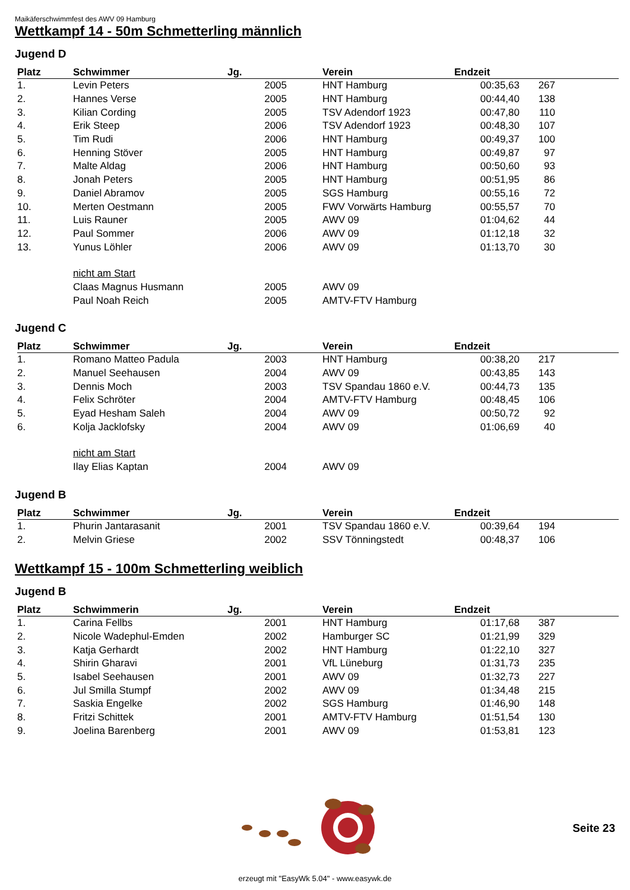Maikäferschwimmfest des AWV 09 Hamburg
Wettkampf 14 - 50m Schmetterling männlich
Jugend D
| Platz | Schwimmer | Jg. | | Verein | Endzeit | | |
| --- | --- | --- | --- | --- | --- | --- | --- |
| 1. | Levin Peters | 2005 | | HNT Hamburg | 00:35,63 | 267 | |
| 2. | Hannes Verse | 2005 | | HNT Hamburg | 00:44,40 | 138 | |
| 3. | Kilian Cording | 2005 | | TSV Adendorf 1923 | 00:47,80 | 110 | |
| 4. | Erik Steep | 2006 | | TSV Adendorf 1923 | 00:48,30 | 107 | |
| 5. | Tim Rudi | 2006 | | HNT Hamburg | 00:49,37 | 100 | |
| 6. | Henning Stöver | 2005 | | HNT Hamburg | 00:49,87 | 97 | |
| 7. | Malte Aldag | 2006 | | HNT Hamburg | 00:50,60 | 93 | |
| 8. | Jonah Peters | 2005 | | HNT Hamburg | 00:51,95 | 86 | |
| 9. | Daniel Abramov | 2005 | | SGS Hamburg | 00:55,16 | 72 | |
| 10. | Merten Oestmann | 2005 | | FWV Vorwärts Hamburg | 00:55,57 | 70 | |
| 11. | Luis Rauner | 2005 | | AWV 09 | 01:04,62 | 44 | |
| 12. | Paul Sommer | 2006 | | AWV 09 | 01:12,18 | 32 | |
| 13. | Yunus Löhler | 2006 | | AWV 09 | 01:13,70 | 30 | |
| | nicht am Start | | | | | | |
| | Claas Magnus Husmann | 2005 | | AWV 09 | | | |
| | Paul Noah Reich | 2005 | | AMTV-FTV Hamburg | | | |
Jugend C
| Platz | Schwimmer | Jg. | | Verein | Endzeit | | |
| --- | --- | --- | --- | --- | --- | --- | --- |
| 1. | Romano Matteo Padula | 2003 | | HNT Hamburg | 00:38,20 | 217 | |
| 2. | Manuel Seehausen | 2004 | | AWV 09 | 00:43,85 | 143 | |
| 3. | Dennis Moch | 2003 | | TSV Spandau 1860 e.V. | 00:44,73 | 135 | |
| 4. | Felix Schröter | 2004 | | AMTV-FTV Hamburg | 00:48,45 | 106 | |
| 5. | Eyad Hesham Saleh | 2004 | | AWV 09 | 00:50,72 | 92 | |
| 6. | Kolja Jacklofsky | 2004 | | AWV 09 | 01:06,69 | 40 | |
| | nicht am Start | | | | | | |
| | Ilay Elias Kaptan | 2004 | | AWV 09 | | | |
Jugend B
| Platz | Schwimmer | Jg. | | Verein | Endzeit | | |
| --- | --- | --- | --- | --- | --- | --- | --- |
| 1. | Phurin Jantarasanit | 2001 | | TSV Spandau 1860 e.V. | 00:39,64 | 194 | |
| 2. | Melvin Griese | 2002 | | SSV Tönningstedt | 00:48,37 | 106 | |
Wettkampf 15 - 100m Schmetterling weiblich
Jugend B
| Platz | Schwimmerin | Jg. | | Verein | Endzeit | | |
| --- | --- | --- | --- | --- | --- | --- | --- |
| 1. | Carina Fellbs | 2001 | | HNT Hamburg | 01:17,68 | 387 | |
| 2. | Nicole Wadephul-Emden | 2002 | | Hamburger SC | 01:21,99 | 329 | |
| 3. | Katja Gerhardt | 2002 | | HNT Hamburg | 01:22,10 | 327 | |
| 4. | Shirin Gharavi | 2001 | | VfL Lüneburg | 01:31,73 | 235 | |
| 5. | Isabel Seehausen | 2001 | | AWV 09 | 01:32,73 | 227 | |
| 6. | Jul Smilla Stumpf | 2002 | | AWV 09 | 01:34,48 | 215 | |
| 7. | Saskia Engelke | 2002 | | SGS Hamburg | 01:46,90 | 148 | |
| 8. | Fritzi Schittek | 2001 | | AMTV-FTV Hamburg | 01:51,54 | 130 | |
| 9. | Joelina Barenberg | 2001 | | AWV 09 | 01:53,81 | 123 | |
Seite 23
erzeugt mit "EasyWk 5.04" - www.easywk.de